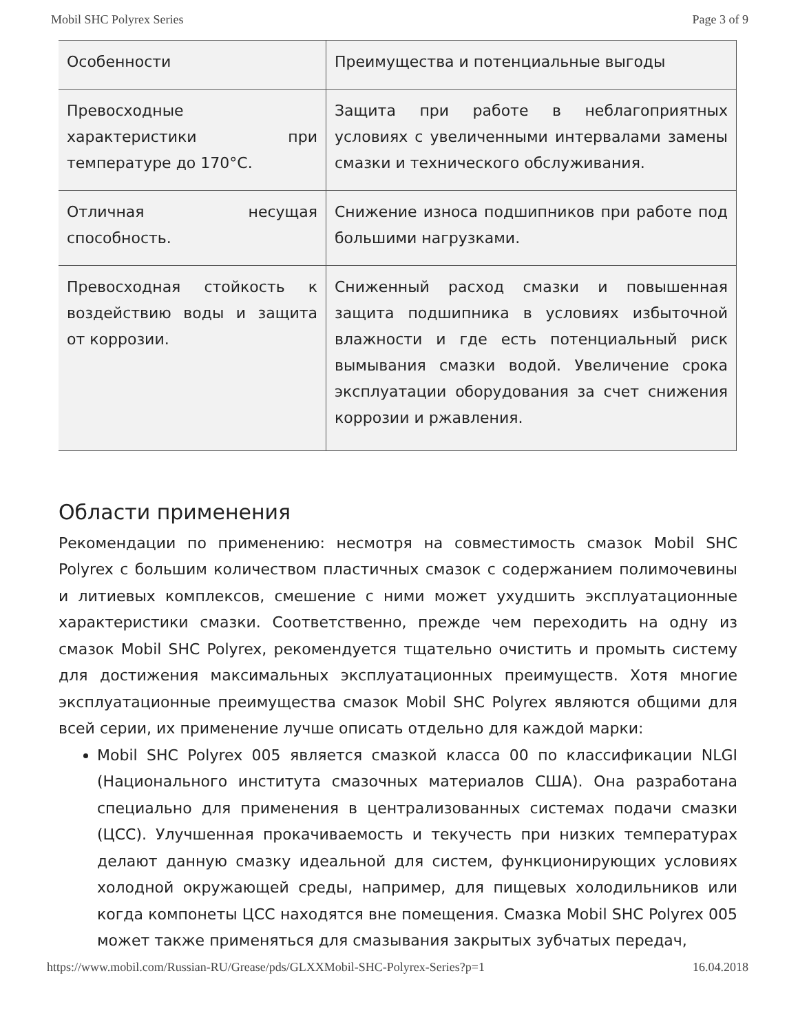Mobil SHC Polyrex Series Page 3 of 9
| Особенности | Преимущества и потенциальные выгоды |
| Превосходные характеристики при температуре до 170°C. | Защита при работе в неблагоприятных условиях с увеличенными интервалами замены смазки и технического обслуживания. |
| Отличная несущая способность. | Снижение износа подшипников при работе под большими нагрузками. |
| Превосходная стойкость к воздействию воды и защита от коррозии. | Сниженный расход смазки и повышенная защита подшипника в условиях избыточной влажности и где есть потенциальный риск вымывания смазки водой. Увеличение срока эксплуатации оборудования за счет снижения коррозии и ржавления. |
Области применения
Рекомендации по применению: несмотря на совместимость смазок Mobil SHC Polyrex с большим количеством пластичных смазок с содержанием полимочевины и литиевых комплексов, смешение с ними может ухудшить эксплуатационные характеристики смазки. Соответственно, прежде чем переходить на одну из смазок Mobil SHC Polyrex, рекомендуется тщательно очистить и промыть систему для достижения максимальных эксплуатационных преимуществ. Хотя многие эксплуатационные преимущества смазок Mobil SHC Polyrex являются общими для всей серии, их применение лучше описать отдельно для каждой марки:
Mobil SHC Polyrex 005 является смазкой класса 00 по классификации NLGI (Национального института смазочных материалов США). Она разработана специально для применения в централизованных системах подачи смазки (ЦСС). Улучшенная прокачиваемость и текучесть при низких температурах делают данную смазку идеальной для систем, функционирующих условиях холодной окружающей среды, например, для пищевых холодильников или когда компонеты ЦСС находятся вне помещения. Смазка Mobil SHC Polyrex 005 может также применяться для смазывания закрытых зубчатых передач,
https://www.mobil.com/Russian-RU/Grease/pds/GLXXMobil-SHC-Polyrex-Series?p=1 16.04.2018